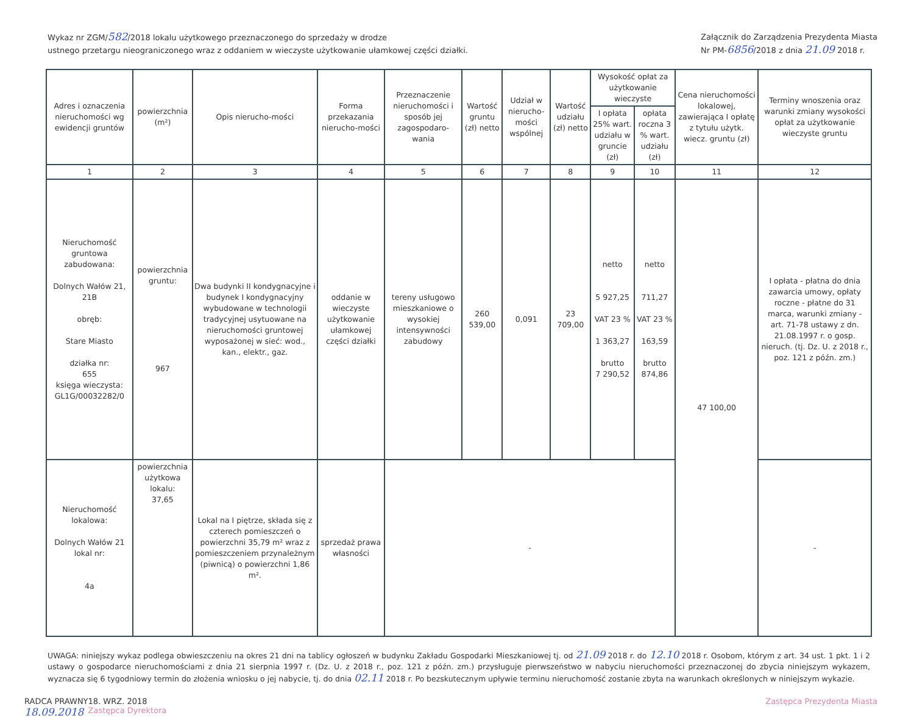Wykaz nr ZGM/582/2018 lokalu użytkowego przeznaczonego do sprzedaży w drodze
ustnego przetargu nieograniczonego wraz z oddaniem w wieczyste użytkowanie ułamkowej części działki.
Załącznik do Zarządzenia Prezydenta Miasta
Nr PM-6856/2018 z dnia 21.09 2018 r.
| Adres i oznaczenia nieruchomości wg ewidencji gruntów | powierzchnia (m²) | Opis nierucho-mości | Forma przekazania nierucho-mości | Przeznaczenie nieruchomości i sposób jej zagospodaro-wania | Wartość gruntu (zł) netto | Udział w nierucho-mości wspólnej | Wartość udziału (zł) netto | Wysokość opłat za użytkowanie wieczyste | | Cena nieruchomości lokalowej, zawierająca I opłatę z tytułu użytk. wiecz. gruntu (zł) | Terminy wnoszenia oraz warunki zmiany wysokości opłat za użytkowanie wieczyste gruntu |
| --- | --- | --- | --- | --- | --- | --- | --- | --- | --- | --- | --- |
| | | | | | | | | I opłata 25% wart. udziału w gruncie (zł) | opłata roczna 3 % wart. udziału (zł) | | |
| 1 | 2 | 3 | 4 | 5 | 6 | 7 | 8 | 9 | 10 | 11 | 12 |
| Nieruchomość gruntowa zabudowana: Dolnych Wałów 21, 21B obręb: Stare Miasto działka nr: 655 księga wieczysta: GL1G/00032282/0 | powierzchnia gruntu: 967 | Dwa budynki II kondygnacyjne i budynek I kondygnacyjny wybudowane w technologii tradycyjnej usytuowane na nieruchomości gruntowej wyposażonej w sieć: wod., kan., elektr., gaz. | oddanie w wieczyste użytkowanie ułamkowej części działki | tereny usługowo mieszkaniowe o wysokiej intensywności zabudowy | 260 539,00 | 0,091 | 23 709,00 | netto 5 927,25 VAT 23 % 1 363,27 brutto 7 290,52 | netto 711,27 VAT 23 % 163,59 brutto 874,86 | 47 100,00 | I opłata - płatna do dnia zawarcia umowy, opłaty roczne - płatne do 31 marca, warunki zmiany - art. 71-78 ustawy z dn. 21.08.1997 r. o gosp. nieruch. (tj. Dz. U. z 2018 r., poz. 121 z późn. zm.) |
| Nieruchomość lokalowa: Dolnych Wałów 21 lokal nr: 4a | powierzchnia użytkowa lokalu: 37,65 | Lokal na I piętrze, składa się z czterech pomieszczeń o powierzchni 35,79 m² wraz z pomieszczeniem przynależnym (piwnicą) o powierzchni 1,86 m². | sprzedaż prawa własności | - | | | | | | | - |
UWAGA: niniejszy wykaz podlega obwieszczeniu na okres 21 dni na tablicy ogłoszeń w budynku Zakładu Gospodarki Mieszkaniowej tj. od 21.09 2018 r. do 12.10 2018 r. Osobom, którym z art. 34 ust. 1 pkt. 1 i 2 ustawy o gospodarce nieruchomościami z dnia 21 sierpnia 1997 r. (Dz. U. z 2018 r., poz. 121 z późn. zm.) przysługuje pierwszeństwo w nabyciu nieruchomości przeznaczonej do zbycia niniejszym wykazem, wyznacza się 6 tygodniowy termin do złożenia wniosku o jej nabycie, tj. do dnia 02.11 2018 r. Po bezskutecznym upływie terminu nieruchomość zostanie zbyta na warunkach określonych w niniejszym wykazie.
RADCA PRAWNY
18.09.2018
18. WRZ. 2018
Zastępca Dyrektora
Zastępca Prezydenta Miasta